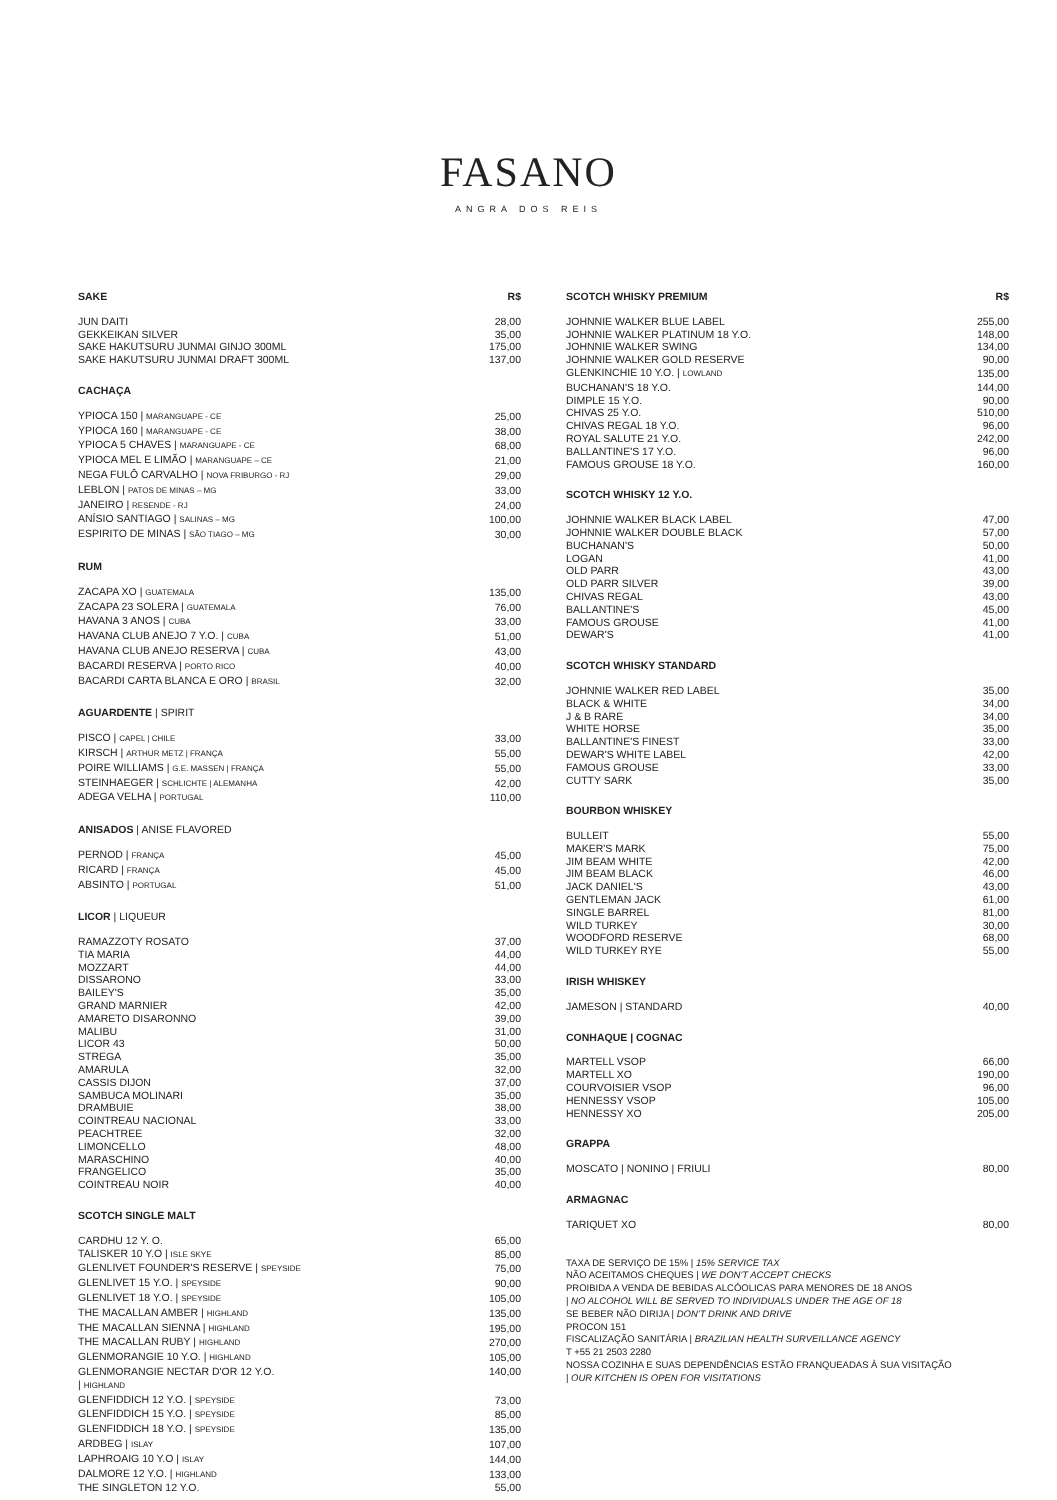FASANO
ANGRA DOS REIS
| SAKE | R$ |
| --- | --- |
| JUN DAITI | 28,00 |
| GEKKEIKAN SILVER | 35,00 |
| SAKE HAKUTSURU JUNMAI GINJO 300ML | 175,00 |
| SAKE HAKUTSURU JUNMAI DRAFT 300ML | 137,00 |
| CACHAÇA | |
| YPIOCA 150 / MARANGUAPE - CE | 25,00 |
| YPIOCA 160 / MARANGUAPE - CE | 38,00 |
| YPIOCA 5 CHAVES / MARANGUAPE - CE | 68,00 |
| YPIOCA MEL E LIMÃO / MARANGUAPE – CE | 21,00 |
| NEGA FULÔ CARVALHO / NOVA FRIBURGO - RJ | 29,00 |
| LEBLON / PATOS DE MINAS – MG | 33,00 |
| JANEIRO / RESENDE - RJ | 24,00 |
| ANÍSIO SANTIAGO / SALINAS – MG | 100,00 |
| ESPIRITO DE MINAS / SÃO TIAGO – MG | 30,00 |
| RUM | |
| ZACAPA XO / GUATEMALA | 135,00 |
| ZACAPA 23 SOLERA / GUATEMALA | 76,00 |
| HAVANA 3 ANOS / CUBA | 33,00 |
| HAVANA CLUB ANEJO 7 Y.O. / CUBA | 51,00 |
| HAVANA CLUB ANEJO RESERVA / CUBA | 43,00 |
| BACARDI RESERVA / PORTO RICO | 40,00 |
| BACARDI CARTA BLANCA E ORO / BRASIL | 32,00 |
| AGUARDENTE / SPIRIT | |
| PISCO / CAPEL / CHILE | 33,00 |
| KIRSCH / ARTHUR METZ / FRANÇA | 55,00 |
| POIRE WILLIAMS / G.E. MASSEN / FRANÇA | 55,00 |
| STEINHAEGER / SCHLICHTE / ALEMANHA | 42,00 |
| ADEGA VELHA / PORTUGAL | 110,00 |
| ANISADOS / ANISE FLAVORED | |
| PERNOD / FRANÇA | 45,00 |
| RICARD / FRANÇA | 45,00 |
| ABSINTO / PORTUGAL | 51,00 |
| LICOR / LIQUEUR | |
| RAMAZZOTY ROSATO | 37,00 |
| TIA MARIA | 44,00 |
| MOZZART | 44,00 |
| DISSARONO | 33,00 |
| BAILEY'S | 35,00 |
| GRAND MARNIER | 42,00 |
| AMARETO DISARONNO | 39,00 |
| MALIBU | 31,00 |
| LICOR 43 | 50,00 |
| STREGA | 35,00 |
| AMARULA | 32,00 |
| CASSIS DIJON | 37,00 |
| SAMBUCA MOLINARI | 35,00 |
| DRAMBUIE | 38,00 |
| COINTREAU NACIONAL | 33,00 |
| PEACHTREE | 32,00 |
| LIMONCELLO | 48,00 |
| MARASCHINO | 40,00 |
| FRANGELICO | 35,00 |
| COINTREAU NOIR | 40,00 |
| SCOTCH SINGLE MALT | |
| CARDHU 12 Y. O. | 65,00 |
| TALISKER 10 Y.O / ISLE SKYE | 85,00 |
| GLENLIVET FOUNDER'S RESERVE / SPEYSIDE | 75,00 |
| GLENLIVET 15 Y.O. / SPEYSIDE | 90,00 |
| GLENLIVET 18 Y.O. / SPEYSIDE | 105,00 |
| THE MACALLAN AMBER / HIGHLAND | 135,00 |
| THE MACALLAN SIENNA / HIGHLAND | 195,00 |
| THE MACALLAN RUBY / HIGHLAND | 270,00 |
| GLENMORANGIE 10 Y.O. / HIGHLAND | 105,00 |
| GLENMORANGIE NECTAR D'OR 12 Y.O. / HIGHLAND | 140,00 |
| GLENFIDDICH 12 Y.O. / SPEYSIDE | 73,00 |
| GLENFIDDICH 15 Y.O. / SPEYSIDE | 85,00 |
| GLENFIDDICH 18 Y.O. / SPEYSIDE | 135,00 |
| ARDBEG / ISLAY | 107,00 |
| LAPHROAIG 10 Y.O / ISLAY | 144,00 |
| DALMORE 12 Y.O. / HIGHLAND | 133,00 |
| THE SINGLETON 12 Y.O. | 55,00 |
| SCOTCH WHISKY PREMIUM | R$ |
| --- | --- |
| JOHNNIE WALKER BLUE LABEL | 255,00 |
| JOHNNIE WALKER PLATINUM 18 Y.O. | 148,00 |
| JOHNNIE WALKER SWING | 134,00 |
| JOHNNIE WALKER GOLD RESERVE | 90,00 |
| GLENKINCHIE 10 Y.O. / LOWLAND | 135,00 |
| BUCHANAN'S 18 Y.O. | 144,00 |
| DIMPLE 15 Y.O. | 90,00 |
| CHIVAS 25 Y.O. | 510,00 |
| CHIVAS REGAL 18 Y.O. | 96,00 |
| ROYAL SALUTE 21 Y.O. | 242,00 |
| BALLANTINE'S 17 Y.O. | 96,00 |
| FAMOUS GROUSE 18 Y.O. | 160,00 |
| SCOTCH WHISKY 12 Y.O. | |
| JOHNNIE WALKER BLACK LABEL | 47,00 |
| JOHNNIE WALKER DOUBLE BLACK | 57,00 |
| BUCHANAN'S | 50,00 |
| LOGAN | 41,00 |
| OLD PARR | 43,00 |
| OLD PARR SILVER | 39,00 |
| CHIVAS REGAL | 43,00 |
| BALLANTINE'S | 45,00 |
| FAMOUS GROUSE | 41,00 |
| DEWAR'S | 41,00 |
| SCOTCH WHISKY STANDARD | |
| JOHNNIE WALKER RED LABEL | 35,00 |
| BLACK & WHITE | 34,00 |
| J & B RARE | 34,00 |
| WHITE HORSE | 35,00 |
| BALLANTINE'S FINEST | 33,00 |
| DEWAR'S WHITE LABEL | 42,00 |
| FAMOUS GROUSE | 33,00 |
| CUTTY SARK | 35,00 |
| BOURBON WHISKEY | |
| BULLEIT | 55,00 |
| MAKER'S MARK | 75,00 |
| JIM BEAM WHITE | 42,00 |
| JIM BEAM BLACK | 46,00 |
| JACK DANIEL'S | 43,00 |
| GENTLEMAN JACK | 61,00 |
| SINGLE BARREL | 81,00 |
| WILD TURKEY | 30,00 |
| WOODFORD RESERVE | 68,00 |
| WILD TURKEY RYE | 55,00 |
| IRISH WHISKEY | |
| JAMESON / STANDARD | 40,00 |
| CONHAQUE / COGNAC | |
| MARTELL VSOP | 66,00 |
| MARTELL XO | 190,00 |
| COURVOISIER VSOP | 96,00 |
| HENNESSY VSOP | 105,00 |
| HENNESSY XO | 205,00 |
| GRAPPA | |
| MOSCATO / NONINO / FRIULI | 80,00 |
| ARMAGNAC | |
| TARIQUET XO | 80,00 |
TAXA DE SERVIÇO DE 15% | 15% SERVICE TAX
NÃO ACEITAMOS CHEQUES | WE DON'T ACCEPT CHECKS
PROIBIDA A VENDA DE BEBIDAS ALCÓOLICAS PARA MENORES DE 18 ANOS
| NO ALCOHOL WILL BE SERVED TO INDIVIDUALS UNDER THE AGE OF 18
SE BEBER NÃO DIRIJA | DON'T DRINK AND DRIVE
PROCON 151
FISCALIZAÇÃO SANITÁRIA | BRAZILIAN HEALTH SURVEILLANCE AGENCY
T +55 21 2503 2280
NOSSA COZINHA E SUAS DEPENDÊNCIAS ESTÃO FRANQUEADAS À SUA VISITAÇÃO
| OUR KITCHEN IS OPEN FOR VISITATIONS